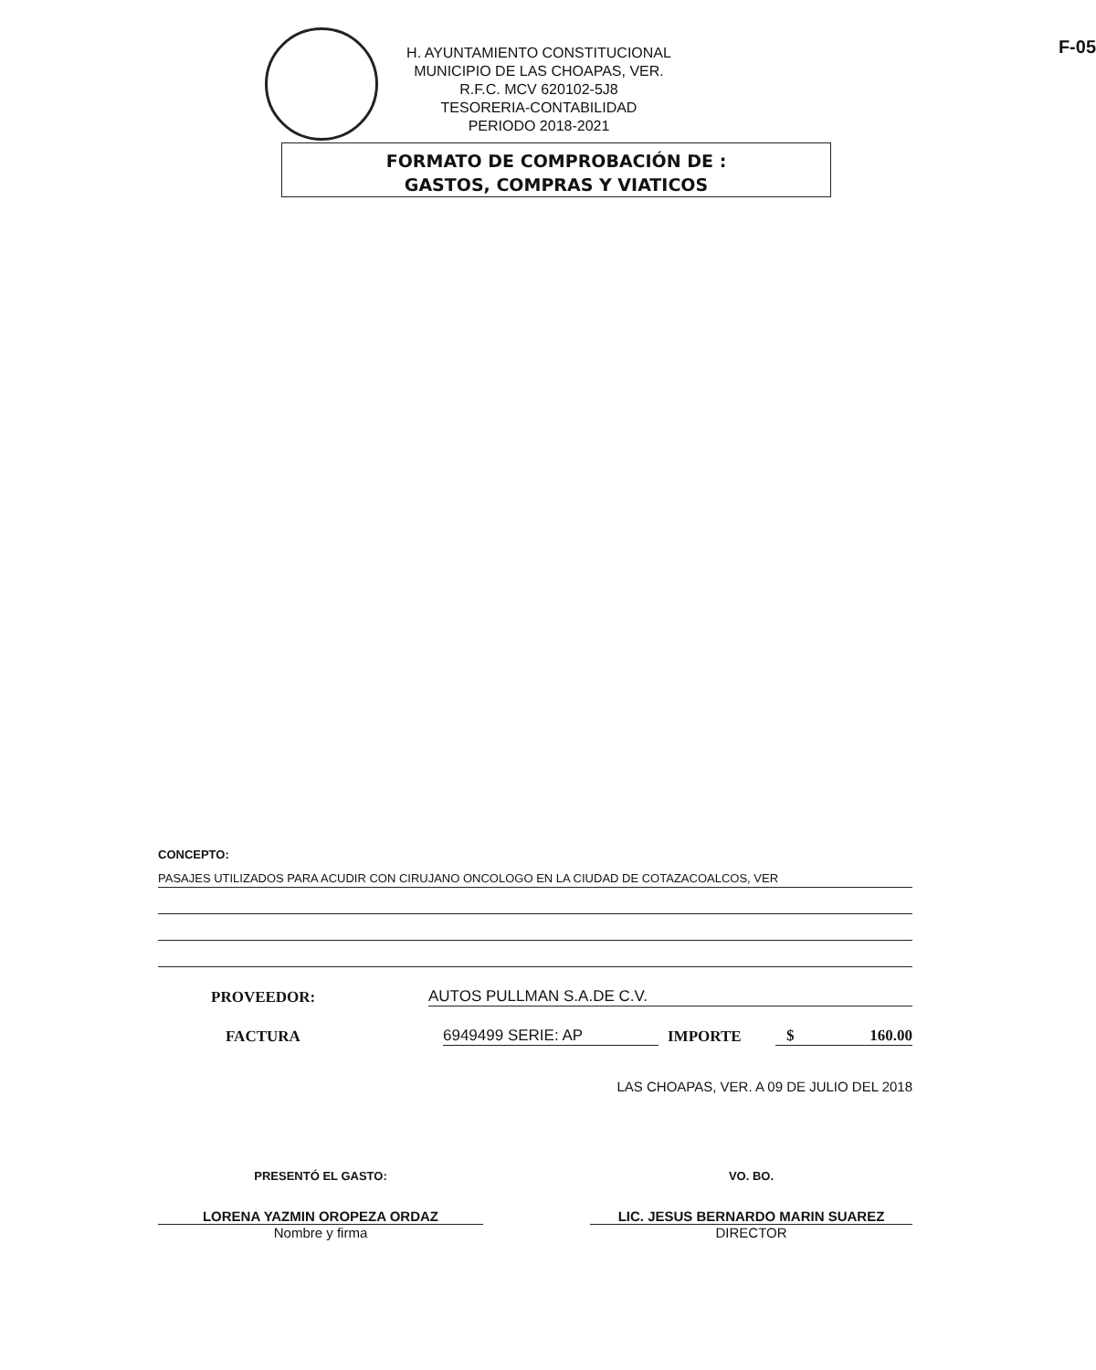H. AYUNTAMIENTO CONSTITUCIONAL
MUNICIPIO DE LAS CHOAPAS, VER.
R.F.C. MCV 620102-5J8
TESORERIA-CONTABILIDAD
PERIODO 2018-2021
F-05
FORMATO DE COMPROBACIÓN DE :
GASTOS, COMPRAS Y VIATICOS
CONCEPTO:
PASAJES UTILIZADOS PARA ACUDIR CON CIRUJANO ONCOLOGO EN LA CIUDAD DE COTAZACOALCOS, VER
PROVEEDOR: AUTOS PULLMAN S.A.DE C.V.
FACTURA 6949499 SERIE: AP IMPORTE $ 160.00
LAS CHOAPAS, VER. A 09 DE JULIO DEL 2018
PRESENTÓ EL GASTO:
LORENA YAZMIN OROPEZA ORDAZ
Nombre y firma
VO. BO.
LIC. JESUS BERNARDO MARIN SUAREZ
DIRECTOR